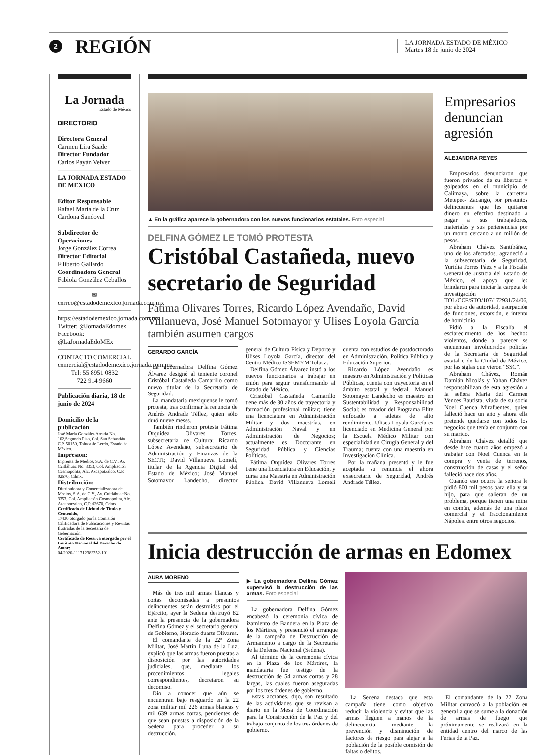2
REGIÓN
LA JORNADA ESTADO DE MÉXICO
Martes 18 de junio de 2024
La Jornada
Estado de México
DIRECTORIO
Directora General
Carmen Lira Saade
Director Fundador
Carlos Payán Velver
LA JORNADA ESTADO DE MEXICO
Editor Responsable
Rafael María de la Cruz Cardona Sandoval
Subdirector de Operaciones
Jorge González Correa
Director Editorial
Filiberto Gallardo
Coordinadora General
Fabiola González Ceballos
✉
correo@estadodemexico.jornada.com.mx
https://estadodemexico.jornada.com.mx
Twitter: @JornadaEdomex
Facebook: @LaJornadaEdoMEx
CONTACTO COMERCIAL
comercial@estadodemexico.jornada.com.mx
Tel: 55 8951 0832
722 914 9660
Publicación diaria, 18 de junio de 2024
Domicilio de la publicación
José María González Arratia No. 102,Segundo Piso, Col. San Sebastián C.P. 50150, Toluca de Lerdo, Estado de México.
Impresión:
Imprenta de Medios, S.A. de C.V., Av. Cuitláhuac No. 3353, Col. Ampliación Cosmopolita, Alc. Azcapotzalco, C.P. 02670, Cdmx.
Distribución:
Distribuidora y Comercializadora de Medios, S.A. de C.V., Av. Cuitláhuac No. 3353, Col. Ampliación Cosmopolita, Alc. Azcapotzalco, C.P. 02670, Cdmx.
Certificado de Licitud de Título y Contenido,
17430 otorgado por la Comisión Calificadora de Publicaciones y Revistas Ilustradas de la Secretaría de Gobernación.
Certificado de Reserva otorgado por el Instituto Nacional del Derecho de Autor:
04-2020-111712383352-101
▲ En la gráfica aparece la gobernadora con los nuevos funcionarios estatales. Foto especial
DELFINA GÓMEZ LE TOMÓ PROTESTA
Cristóbal Castañeda, nuevo secretario de Seguridad
Fátima Olivares Torres, Ricardo López Avendaño, David Villanueva, José Manuel Sotomayor y Ulises Loyola García también asumen cargos
GERARDO GARCÍA
La gobernadora Delfina Gómez Álvarez designó al teniente coronel Cristóbal Castañeda Camarillo como nuevo titular de la Secretaría de Seguridad.
La mandataria mexiquense le tomó protesta, tras confirmar la renuncia de Andrés Andrade Téllez, quien sólo duró nueve meses.
También rindieron protesta Fátima Orquídea Olivares Torres, subsecretaria de Cultura; Ricardo López Avendaño, subsecretario de Administración y Finanzas de la SECTI; David Villanueva Lomelí, titular de la Agencia Digital del Estado de México; José Manuel Sotomayor Landecho, director general de Cultura Física y Deporte y Ulises Loyola García, director del Centro Médico ISSEMYM Toluca.
Delfina Gómez Álvarez instó a los nuevos funcionarios a trabajar en unión para seguir transformando al Estado de México.
Cristóbal Castañeda Camarillo tiene más de 30 años de trayectoria y formación profesional militar; tiene una licenciatura en Administración Militar y dos maestrías, en Administración Naval y en Administración de Negocios; actualmente es Doctorante en Seguridad Pública y Ciencias Políticas.
Fátima Orquídea Olivares Torres tiene una licenciatura en Educación, y cursa una Maestría en Administración Pública. David Villanueva Lomelí cuenta con estudios de postdoctorado en Administración, Política Pública y Educación Superior.
Ricardo López Avendaño es maestro en Administración y Políticas Públicas, cuenta con trayectoria en el ámbito estatal y federal. Manuel Sotomayor Landecho es maestro en Sustentabilidad y Responsabilidad Social; es creador del Programa Elite enfocado a atletas de alto rendimiento. Ulises Loyola García es licenciado en Medicina General por la Escuela Médico Militar con especialidad en Cirugía General y del Trauma; cuenta con una maestría en Investigación Clínica.
Por la mañana presentó y le fue aceptada su renuncia el ahora exsecretario de Seguridad, Andrés Andrade Téllez.
Empresarios denuncian agresión
ALEJANDRA REYES
Empresarios denunciaron que fueron privados de su libertad y golpeados en el municipio de Calimaya, sobre la carretera Metepec- Zacango, por presuntos delincuentes que les quitaron dinero en efectivo destinado a pagar a sus trabajadores, materiales y sus pertenencias por un monto cercano a un millón de pesos.
Abraham Chávez Santibáñez, uno de los afectados, agradeció a la subsecretaría de Seguridad, Yuridia Torres Páez y a la Fiscalía General de Justicia del Estado de México, el apoyo que les brindaron para iniciar la carpeta de investigación TOL/CCF/STO/107/172931/24/06, por abuso de autoridad, usurpación de funciones, extorsión, e intento de homicidio.
Pidió a la Fiscalía el esclarecimiento de los hechos violentos, donde al parecer se encuentran involucrados policías de la Secretaría de Seguridad estatal o de la Ciudad de México, por las siglas que vieron “SSC”.
Abraham Chávez, Román Damián Nicolás y Yahan Chávez responsabilizan de esta agresión a la señora María del Carmen Vences Bautista, viuda de su socio Noel Cuenca Mirafuentes, quien falleció hace un año y ahora ella pretende quedarse con todos los negocios que tenía en conjunto con su marido.
Abraham Chávez detalló que desde hace cuatro años empezó a trabajar con Noel Cuenca en la compra y venta de terrenos, construcción de casas y el señor falleció hace dos años.
Cuando eso ocurre la señora le pidió 800 mil pesos para ella y su hijo, para que salieran de un problema, porque tienen una mina en común, además de una plaza comercial y el fraccionamiento Nápoles, entre otros negocios.
Inicia destrucción de armas en Edomex
AURA MORENO
Más de tres mil armas blancas y cortas decomisadas a presuntos delincuentes serán destruidas por el Ejército, ayer la Sedena destruyó 82 ante la presencia de la gobernadora Delfina Gómez y el secretario general de Gobierno, Horacio duarte Olivares.
El comandante de la 22ª Zona Militar, José Martín Luna de la Luz, explicó que las armas fueron puestas a disposición por las autoridades judiciales, que, mediante los procedimientos legales correspondientes, decretaron su decomiso.
Dio a conocer que aún se encuentran bajo resguardo en la 22 zona militar mil 226 armas blancas y mil 639 armas cortas, pendientes de que sean puestas a disposición de la Sedena para proceder a su destrucción.
▶ La gobernadora Delfina Gómez supervisó la destrucción de las armas. Foto especial
La gobernadora Delfina Gómez encabezó la ceremonia cívica de izamiento de Bandera en la Plaza de los Mártires, y presenció el arranque de la campaña de Destrucción de Armamento a cargo de la Secretaría de la Defensa Nacional (Sedena).
Al término de la ceremonia cívica en la Plaza de los Mártires, la mandataria fue testigo de la destrucción de 54 armas cortas y 28 largas, las cuales fueron aseguradas por los tres órdenes de gobierno.
Estas acciones, dijo, son resultado de las actividades que se revisan a diario en la Mesa de Coordinación para la Construcción de la Paz y del trabajo conjunto de los tres órdenes de gobierno.
La Sedena destaca que esta campaña tiene como objetivo reducir la violencia y evitar que las armas lleguen a manos de la delincuencia, mediante la prevención y disminución de factores de riesgo para alejar a la población de la posible comisión de faltas o delitos.
El comandante de la 22 Zona Militar convocó a la población en general a que se sume a la donación de armas de fuego que próximamente se realizará en la entidad dentro del marco de las Ferias de la Paz.